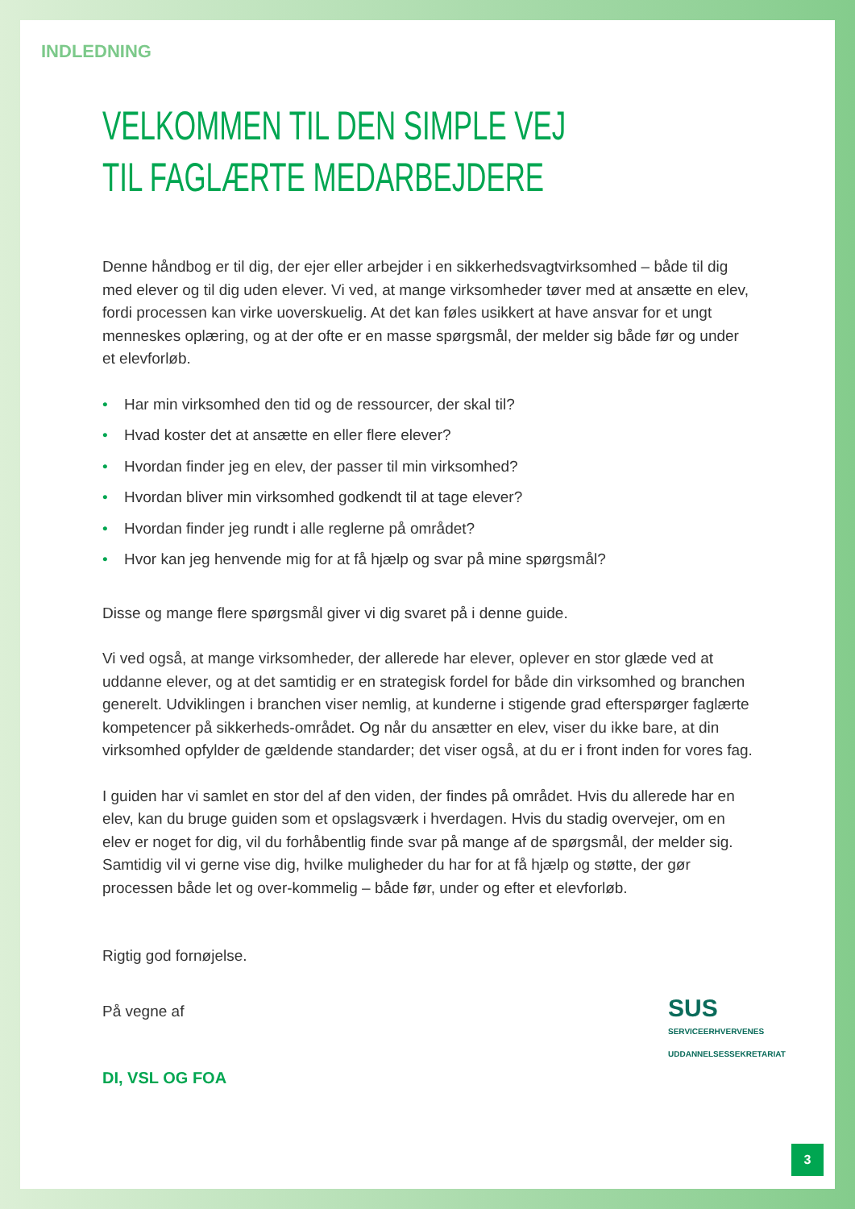INDLEDNING
VELKOMMEN TIL DEN SIMPLE VEJ
TIL FAGLÆRTE MEDARBEJDERE
Denne håndbog er til dig, der ejer eller arbejder i en sikkerhedsvagtvirksomhed – både til dig med elever og til dig uden elever. Vi ved, at mange virksomheder tøver med at ansætte en elev, fordi processen kan virke uoverskuelig. At det kan føles usikkert at have ansvar for et ungt menneskes oplæring, og at der ofte er en masse spørgsmål, der melder sig både før og under et elevforløb.
• Har min virksomhed den tid og de ressourcer, der skal til?
• Hvad koster det at ansætte en eller flere elever?
• Hvordan finder jeg en elev, der passer til min virksomhed?
• Hvordan bliver min virksomhed godkendt til at tage elever?
• Hvordan finder jeg rundt i alle reglerne på området?
• Hvor kan jeg henvende mig for at få hjælp og svar på mine spørgsmål?
Disse og mange flere spørgsmål giver vi dig svaret på i denne guide.
Vi ved også, at mange virksomheder, der allerede har elever, oplever en stor glæde ved at uddanne elever, og at det samtidig er en strategisk fordel for både din virksomhed og branchen generelt. Udviklingen i branchen viser nemlig, at kunderne i stigende grad efterspørger faglærte kompetencer på sikkerheds-området. Og når du ansætter en elev, viser du ikke bare, at din virksomhed opfylder de gældende standarder; det viser også, at du er i front inden for vores fag.
I guiden har vi samlet en stor del af den viden, der findes på området. Hvis du allerede har en elev, kan du bruge guiden som et opslagsværk i hverdagen. Hvis du stadig overvejer, om en elev er noget for dig, vil du forhåbentlig finde svar på mange af de spørgsmål, der melder sig. Samtidig vil vi gerne vise dig, hvilke muligheder du har for at få hjælp og støtte, der gør processen både let og over-kommelig – både før, under og efter et elevforløb.
Rigtig god fornøjelse.
På vegne af
SUS
SERVICEERHVERVENES
UDDANNELSESSEKRETARIAT
DI, VSL OG FOA
3